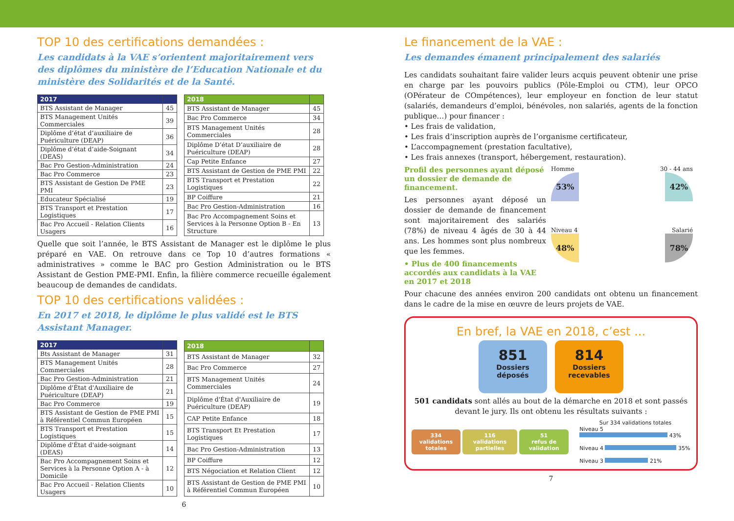TOP 10 des certifications demandées :
Les candidats à la VAE s’orientent majoritairement vers des diplômes du ministère de l’Education Nationale et du ministère des Solidarités et de la Santé.
| 2017 | |
| --- | --- |
| BTS Assistant de Manager | 45 |
| BTS Management Unités Commerciales | 39 |
| Diplôme d’état d’auxiliaire de Puériculture (DEAP) | 36 |
| Diplôme d’état d’aide-Soignant (DEAS) | 34 |
| Bac Pro Gestion-Administration | 24 |
| Bac Pro Commerce | 23 |
| BTS Assistant de Gestion De PME PMI | 23 |
| Educateur Spécialisé | 19 |
| BTS Transport et Prestation Logistiques | 17 |
| Bac Pro Accueil - Relation Clients Usagers | 16 |
| 2018 | |
| --- | --- |
| BTS Assistant de Manager | 45 |
| Bac Pro Commerce | 34 |
| BTS Management Unités Commerciales | 28 |
| Diplôme D’état D’auxiliaire de Puériculture (DEAP) | 28 |
| Cap Petite Enfance | 27 |
| BTS Assistant de Gestion de PME PMI | 22 |
| BTS Transport et Prestation Logistiques | 22 |
| BP Coiffure | 21 |
| Bac Pro Gestion-Administration | 16 |
| Bac Pro Accompagnement Soins et Services à la Personne Option B - En Structure | 13 |
Quelle que soit l’année, le BTS Assistant de Manager est le diplôme le plus préparé en VAE. On retrouve dans ce Top 10 d’autres formations « administratives » comme le BAC pro Gestion Administration ou le BTS Assistant de Gestion PME-PMI. Enfin, la filière commerce recueille également beaucoup de demandes de candidats.
TOP 10 des certifications validées :
En 2017 et 2018, le diplôme le plus validé est le BTS Assistant Manager.
| 2017 | |
| --- | --- |
| Bts Assistant de Manager | 31 |
| BTS Management Unités Commerciales | 28 |
| Bac Pro Gestion-Administration | 21 |
| Diplôme d'État d'Auxiliaire de Puériculture (DEAP) | 21 |
| Bac Pro Commerce | 19 |
| BTS Assistant de Gestion de PME PMI à Référentiel Commun Européen | 15 |
| BTS Transport et Prestation Logistiques | 15 |
| Diplôme d'État d'aide-soignant (DEAS) | 14 |
| Bac Pro Accompagnement Soins et Services à la Personne Option A - à Domicile | 12 |
| Bac Pro Accueil - Relation Clients Usagers | 10 |
| 2018 | |
| --- | --- |
| BTS Assistant de Manager | 32 |
| Bac Pro Commerce | 27 |
| BTS Management Unités Commerciales | 24 |
| Diplôme d'État d'Auxiliaire de Puériculture (DEAP) | 19 |
| CAP Petite Enfance | 18 |
| BTS Transport Et Prestation Logistiques | 17 |
| Bac Pro Gestion-Administration | 13 |
| BP Coiffure | 12 |
| BTS Négociation et Relation Client | 12 |
| BTS Assistant de Gestion de PME PMI à Référentiel Commun Européen | 10 |
6
Le financement de la VAE :
Les demandes émanent principalement des salariés
Les candidats souhaitant faire valider leurs acquis peuvent obtenir une prise en charge par les pouvoirs publics (Pôle-Emploi ou CTM), leur OPCO (OPérateur de COmpétences), leur employeur en fonction de leur statut (salariés, demandeurs d’emploi, bénévoles, non salariés, agents de la fonction publique…) pour financer :
• Les frais de validation,
• Les frais d’inscription auprès de l’organisme certificateur,
• L’accompagnement (prestation facultative),
• Les frais annexes (transport, hébergement, restauration).
Profil des personnes ayant déposé un dossier de demande de financement.
Les personnes ayant déposé un dossier de demande de financement sont majoritairement des salariés (78%) de niveau 4 âgés de 30 à 44 ans. Les hommes sont plus nombreux que les femmes.
• Plus de 400 financements accordés aux candidats à la VAE en 2017 et 2018
Homme
53%
30 - 44 ans
42%
Niveau 4
48%
Salarié
78%
Pour chacune des années environ 200 candidats ont obtenu un financement dans le cadre de la mise en œuvre de leurs projets de VAE.
En bref, la VAE en 2018, c’est ...
851
Dossiers
déposés
814
Dossiers
recevables
501 candidats sont allés au bout de la démarche en 2018 et sont passés devant le jury. Ils ont obtenu les résultats suivants :
334
validations totales
116
validations partielles
51
refus de validation
Sur 334 validations totales
Niveau 5 43%
Niveau 4 35%
Niveau 3 21%
7